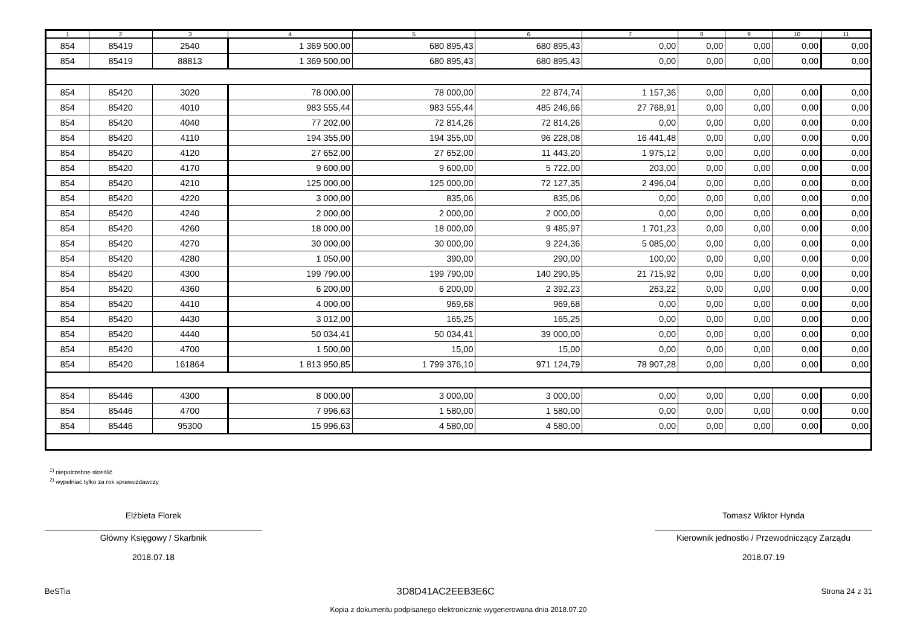| 1 | 2 | 3 | 4 | 5 | 6 | 7 | 8 | 9 | 10 | 11 |
| --- | --- | --- | --- | --- | --- | --- | --- | --- | --- | --- |
| 854 | 85419 | 2540 | 1 369 500,00 | 680 895,43 | 680 895,43 | 0,00 | 0,00 | 0,00 | 0,00 | 0,00 |
| 854 | 85419 | 88813 | 1 369 500,00 | 680 895,43 | 680 895,43 | 0,00 | 0,00 | 0,00 | 0,00 | 0,00 |
| 854 | 85420 | 3020 | 78 000,00 | 78 000,00 | 22 874,74 | 1 157,36 | 0,00 | 0,00 | 0,00 | 0,00 |
| 854 | 85420 | 4010 | 983 555,44 | 983 555,44 | 485 246,66 | 27 768,91 | 0,00 | 0,00 | 0,00 | 0,00 |
| 854 | 85420 | 4040 | 77 202,00 | 72 814,26 | 72 814,26 | 0,00 | 0,00 | 0,00 | 0,00 | 0,00 |
| 854 | 85420 | 4110 | 194 355,00 | 194 355,00 | 96 228,08 | 16 441,48 | 0,00 | 0,00 | 0,00 | 0,00 |
| 854 | 85420 | 4120 | 27 652,00 | 27 652,00 | 11 443,20 | 1 975,12 | 0,00 | 0,00 | 0,00 | 0,00 |
| 854 | 85420 | 4170 | 9 600,00 | 9 600,00 | 5 722,00 | 203,00 | 0,00 | 0,00 | 0,00 | 0,00 |
| 854 | 85420 | 4210 | 125 000,00 | 125 000,00 | 72 127,35 | 2 496,04 | 0,00 | 0,00 | 0,00 | 0,00 |
| 854 | 85420 | 4220 | 3 000,00 | 835,06 | 835,06 | 0,00 | 0,00 | 0,00 | 0,00 | 0,00 |
| 854 | 85420 | 4240 | 2 000,00 | 2 000,00 | 2 000,00 | 0,00 | 0,00 | 0,00 | 0,00 | 0,00 |
| 854 | 85420 | 4260 | 18 000,00 | 18 000,00 | 9 485,97 | 1 701,23 | 0,00 | 0,00 | 0,00 | 0,00 |
| 854 | 85420 | 4270 | 30 000,00 | 30 000,00 | 9 224,36 | 5 085,00 | 0,00 | 0,00 | 0,00 | 0,00 |
| 854 | 85420 | 4280 | 1 050,00 | 390,00 | 290,00 | 100,00 | 0,00 | 0,00 | 0,00 | 0,00 |
| 854 | 85420 | 4300 | 199 790,00 | 199 790,00 | 140 290,95 | 21 715,92 | 0,00 | 0,00 | 0,00 | 0,00 |
| 854 | 85420 | 4360 | 6 200,00 | 6 200,00 | 2 392,23 | 263,22 | 0,00 | 0,00 | 0,00 | 0,00 |
| 854 | 85420 | 4410 | 4 000,00 | 969,68 | 969,68 | 0,00 | 0,00 | 0,00 | 0,00 | 0,00 |
| 854 | 85420 | 4430 | 3 012,00 | 165,25 | 165,25 | 0,00 | 0,00 | 0,00 | 0,00 | 0,00 |
| 854 | 85420 | 4440 | 50 034,41 | 50 034,41 | 39 000,00 | 0,00 | 0,00 | 0,00 | 0,00 | 0,00 |
| 854 | 85420 | 4700 | 1 500,00 | 15,00 | 15,00 | 0,00 | 0,00 | 0,00 | 0,00 | 0,00 |
| 854 | 85420 | 161864 | 1 813 950,85 | 1 799 376,10 | 971 124,79 | 78 907,28 | 0,00 | 0,00 | 0,00 | 0,00 |
| 854 | 85446 | 4300 | 8 000,00 | 3 000,00 | 3 000,00 | 0,00 | 0,00 | 0,00 | 0,00 | 0,00 |
| 854 | 85446 | 4700 | 7 996,63 | 1 580,00 | 1 580,00 | 0,00 | 0,00 | 0,00 | 0,00 | 0,00 |
| 854 | 85446 | 95300 | 15 996,63 | 4 580,00 | 4 580,00 | 0,00 | 0,00 | 0,00 | 0,00 | 0,00 |
<sup>1)</sup> niepotrzebne skreślić
<sup>2)</sup> wypełniać tylko za rok sprawozdawczy
Elżbieta Florek
Główny Księgowy / Skarbnik
2018.07.18
Tomasz Wiktor Hynda
Kierownik jednostki / Przewodniczący Zarządu
2018.07.19
BeSTia 3D8D41AC2EEB3E6C Strona 24 z 31
Kopia z dokumentu podpisanego elektronicznie wygenerowana dnia 2018.07.20